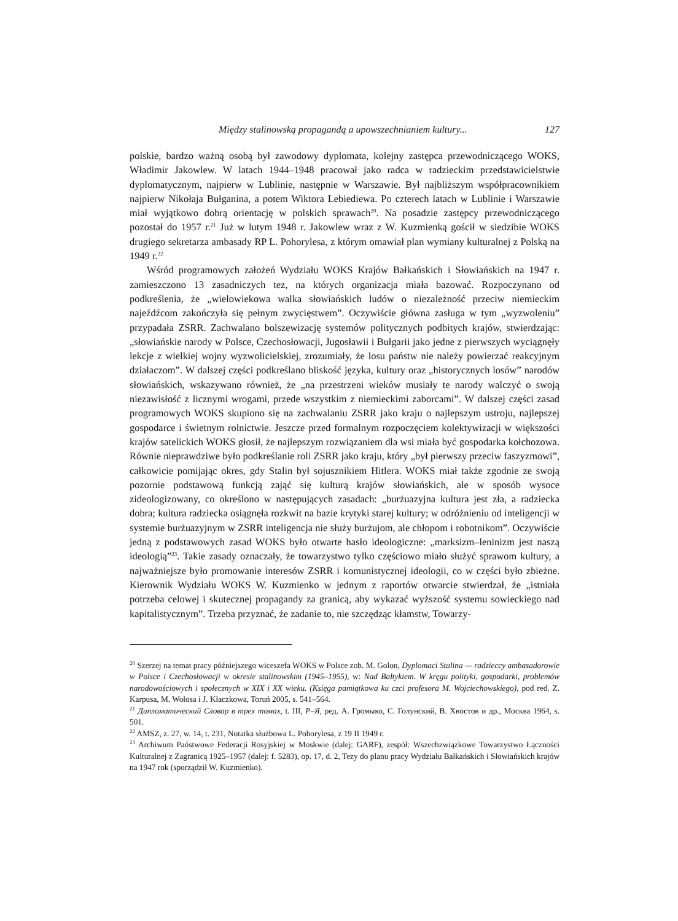Między stalinowską propagandą a upowszechnianiem kultury... 127
polskie, bardzo ważną osobą był zawodowy dyplomata, kolejny zastępca przewodniczącego WOKS, Władimir Jakowlew. W latach 1944–1948 pracował jako radca w radzieckim przedstawicielstwie dyplomatycznym, najpierw w Lublinie, następnie w Warszawie. Był najbliższym współpracownikiem najpierw Nikołaja Bułganina, a potem Wiktora Lebiediewa. Po czterech latach w Lublinie i Warszawie miał wyjątkowo dobrą orientację w polskich sprawach<sup>20</sup>. Na posadzie zastępcy przewodniczącego pozostał do 1957 r.<sup>21</sup> Już w lutym 1948 r. Jakowlew wraz z W. Kuzmienką gościł w siedzibie WOKS drugiego sekretarza ambasady RP L. Pohorylesa, z którym omawiał plan wymiany kulturalnej z Polską na 1949 r.<sup>22</sup>
Wśród programowych założeń Wydziału WOKS Krajów Bałkańskich i Słowiańskich na 1947 r. zamieszczono 13 zasadniczych tez, na których organizacja miała bazować. Rozpoczynano od podkreślenia, że „wielowiekowa walka słowiańskich ludów o niezależność przeciw niemieckim najeźdźcom zakończyła się pełnym zwycięstwem”. Oczywiście główna zasługa w tym „wyzwoleniu” przypadała ZSRR. Zachwalano bolszewizację systemów politycznych podbitych krajów, stwierdzając: „słowiańskie narody w Polsce, Czechosłowacji, Jugosławii i Bułgarii jako jedne z pierwszych wyciągnęły lekcje z wielkiej wojny wyzwolicielskiej, zrozumiały, że losu państw nie należy powierzać reakcyjnym działaczom”. W dalszej części podkreślano bliskość języka, kultury oraz „historycznych losów” narodów słowiańskich, wskazywano również, że „na przestrzeni wieków musiały te narody walczyć o swoją niezawisłość z licznymi wrogami, przede wszystkim z niemieckimi zaborcami”. W dalszej części zasad programowych WOKS skupiono się na zachwalaniu ZSRR jako kraju o najlepszym ustroju, najlepszej gospodarce i świetnym rolnictwie. Jeszcze przed formalnym rozpoczęciem kolektywizacji w większości krajów satelickich WOKS głosił, że najlepszym rozwiązaniem dla wsi miała być gospodarka kołchozowa. Równie nieprawdziwe było podkreślanie roli ZSRR jako kraju, który „był pierwszy przeciw faszyzmowi”, całkowicie pomijając okres, gdy Stalin był sojusznikiem Hitlera. WOKS miał także zgodnie ze swoją pozornie podstawową funkcją zająć się kulturą krajów słowiańskich, ale w sposób wysoce zideologizowany, co określono w następujących zasadach: „burżuazyjna kultura jest zła, a radziecka dobra; kultura radziecka osiągnęła rozkwit na bazie krytyki starej kultury; w odróżnieniu od inteligencji w systemie burżuazyjnym w ZSRR inteligencja nie służy burżujom, ale chłopom i robotnikom”. Oczywiście jedną z podstawowych zasad WOKS było otwarte hasło ideologiczne: „marksizm–leninizm jest naszą ideologią”<sup>23</sup>. Takie zasady oznaczały, że towarzystwo tylko częściowo miało służyć sprawom kultury, a najważniejsze było promowanie interesów ZSRR i komunistycznej ideologii, co w części było zbieżne. Kierownik Wydziału WOKS W. Kuzmienko w jednym z raportów otwarcie stwierdzał, że „istniała potrzeba celowej i skutecznej propagandy za granicą, aby wykazać wyższość systemu sowieckiego nad kapitalistycznym”. Trzeba przyznać, że zadanie to, nie szczędząc kłamstw, Towarzy-
<sup>20</sup> Szerzej na temat pracy późniejszego wiceszefa WOKS w Polsce zob. M. Golon, Dyplomaci Stalina — radzieccy ambasadorowie w Polsce i Czechosłowacji w okresie stalinowskim (1945–1955), w: Nad Bałtykiem. W kręgu polityki, gospodarki, problemów narodowościowych i społecznych w XIX i XX wieku. (Księga pamiątkowa ku czci profesora M. Wojciechowskiego), pod red. Z. Karpusa, M. Wołosa i J. Kłaczkowa, Toruń 2005, s. 541–564.
<sup>21</sup> Дипломатический Словар в трех томах, t. III, Р–Я, ред. А. Громыко, С. Голунский, В. Хвостов и др., Москва 1964, s. 501.
<sup>22</sup> AMSZ, z. 27, w. 14, t. 231, Notatka służbowa L. Pohorylesa, z 19 II 1949 r.
<sup>23</sup> Archiwum Państwowe Federacji Rosyjskiej w Moskwie (dalej: GARF), zespół: Wszechzwiązkowe Towarzystwo Łączności Kulturalnej z Zagranicą 1925–1957 (dalej: f. 5283), op. 17, d. 2, Tezy do planu pracy Wydziału Bałkańskich i Słowiańskich krajów na 1947 rok (sporządził W. Kuzmienko).